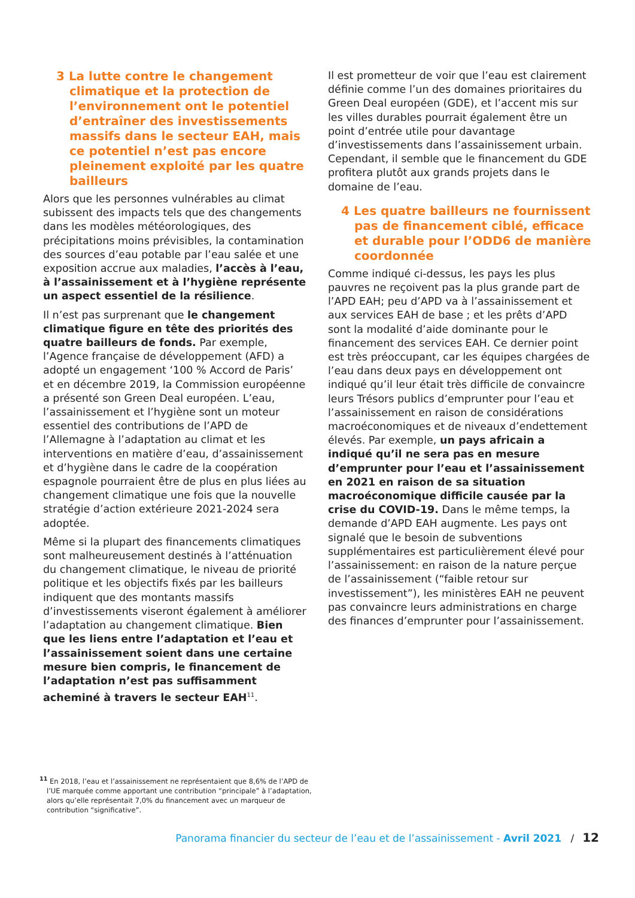3 La lutte contre le changement climatique et la protection de l’environnement ont le potentiel d’entraîner des investissements massifs dans le secteur EAH, mais ce potentiel n’est pas encore pleinement exploité par les quatre bailleurs
Alors que les personnes vulnérables au climat subissent des impacts tels que des changements dans les modèles météorologiques, des précipitations moins prévisibles, la contamination des sources d’eau potable par l’eau salée et une exposition accrue aux maladies, l’accès à l’eau, à l’assainissement et à l’hygiène représente un aspect essentiel de la résilience.
Il n’est pas surprenant que le changement climatique figure en tête des priorités des quatre bailleurs de fonds. Par exemple, l’Agence française de développement (AFD) a adopté un engagement ‘100 % Accord de Paris’ et en décembre 2019, la Commission européenne a présenté son Green Deal européen. L’eau, l’assainissement et l’hygiène sont un moteur essentiel des contributions de l’APD de l’Allemagne à l’adaptation au climat et les interventions en matière d’eau, d’assainissement et d’hygiène dans le cadre de la coopération espagnole pourraient être de plus en plus liées au changement climatique une fois que la nouvelle stratégie d’action extérieure 2021-2024 sera adoptée.
Même si la plupart des financements climatiques sont malheureusement destinés à l’atténuation du changement climatique, le niveau de priorité politique et les objectifs fixés par les bailleurs indiquent que des montants massifs d’investissements viseront également à améliorer l’adaptation au changement climatique. Bien que les liens entre l’adaptation et l’eau et l’assainissement soient dans une certaine mesure bien compris, le financement de l’adaptation n’est pas suffisamment acheminé à travers le secteur EAH<sup>11</sup>.
Il est prometteur de voir que l’eau est clairement définie comme l’un des domaines prioritaires du Green Deal européen (GDE), et l’accent mis sur les villes durables pourrait également être un point d’entrée utile pour davantage d’investissements dans l’assainissement urbain. Cependant, il semble que le financement du GDE profitera plutôt aux grands projets dans le domaine de l’eau.
4 Les quatre bailleurs ne fournissent pas de financement ciblé, efficace et durable pour l’ODD6 de manière coordonnée
Comme indiqué ci-dessus, les pays les plus pauvres ne reçoivent pas la plus grande part de l’APD EAH; peu d’APD va à l’assainissement et aux services EAH de base ; et les prêts d’APD sont la modalité d’aide dominante pour le financement des services EAH. Ce dernier point est très préoccupant, car les équipes chargées de l’eau dans deux pays en développement ont indiqué qu’il leur était très difficile de convaincre leurs Trésors publics d’emprunter pour l’eau et l’assainissement en raison de considérations macroéconomiques et de niveaux d’endettement élevés. Par exemple, un pays africain a indiqué qu’il ne sera pas en mesure d’emprunter pour l’eau et l’assainissement en 2021 en raison de sa situation macroéconomique difficile causée par la crise du COVID-19. Dans le même temps, la demande d’APD EAH augmente. Les pays ont signalé que le besoin de subventions supplémentaires est particulièrement élevé pour l’assainissement: en raison de la nature perçue de l’assainissement (“faible retour sur investissement”), les ministères EAH ne peuvent pas convaincre leurs administrations en charge des finances d’emprunter pour l’assainissement.
<sup>11</sup> En 2018, l’eau et l’assainissement ne représentaient que 8,6% de l’APD de l’UE marquée comme apportant une contribution “principale” à l’adaptation, alors qu’elle représentait 7,0% du financement avec un marqueur de contribution “significative”.
Panorama financier du secteur de l’eau et de l’assainissement - Avril 2021 / 12